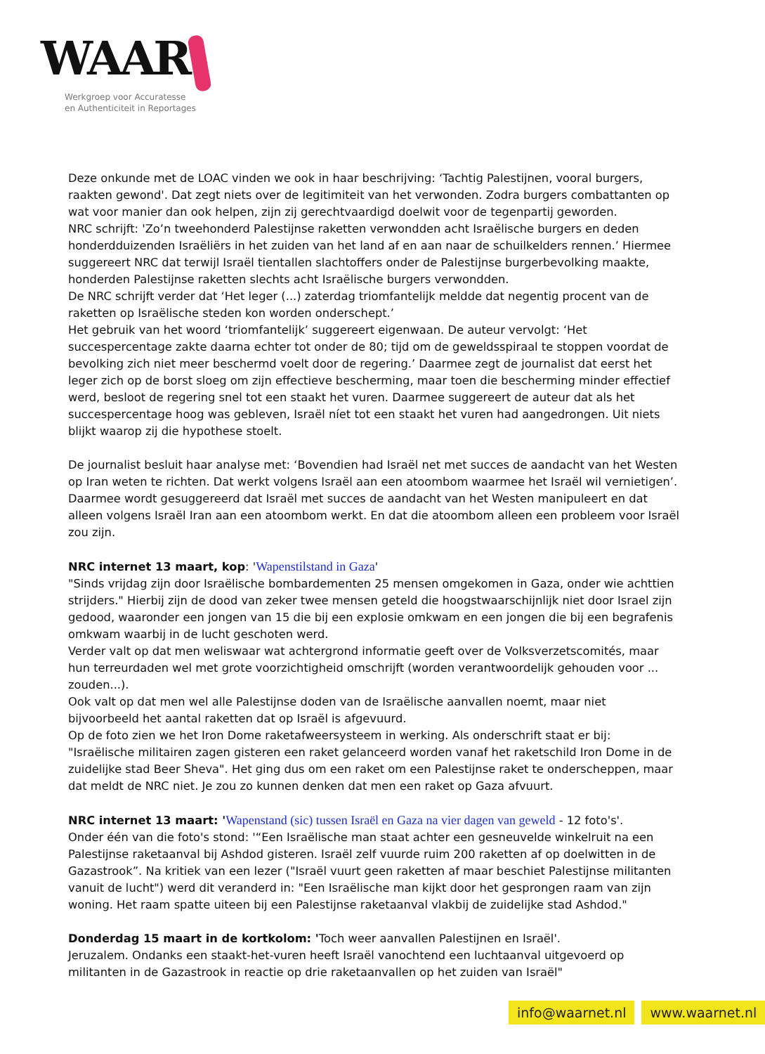WAAR
Werkgroep voor Accuratesse
en Authenticiteit in Reportages
Deze onkunde met de LOAC vinden we ook in haar beschrijving: ‘Tachtig Palestijnen, vooral burgers, raakten gewond'. Dat zegt niets over de legitimiteit van het verwonden. Zodra burgers combattanten op wat voor manier dan ook helpen, zijn zij gerechtvaardigd doelwit voor de tegenpartij geworden.
NRC schrijft: 'Zo’n tweehonderd Palestijnse raketten verwondden acht Israëlische burgers en deden honderdduizenden Israëliërs in het zuiden van het land af en aan naar de schuilkelders rennen.’ Hiermee suggereert NRC dat terwijl Israël tientallen slachtoffers onder de Palestijnse burgerbevolking maakte, honderden Palestijnse raketten slechts acht Israëlische burgers verwondden.
De NRC schrijft verder dat ‘Het leger (...) zaterdag triomfantelijk meldde dat negentig procent van de raketten op Israëlische steden kon worden onderschept.’
Het gebruik van het woord ‘triomfantelijk’ suggereert eigenwaan. De auteur vervolgt: ‘Het succespercentage zakte daarna echter tot onder de 80; tijd om de geweldsspiraal te stoppen voordat de bevolking zich niet meer beschermd voelt door de regering.’ Daarmee zegt de journalist dat eerst het leger zich op de borst sloeg om zijn effectieve bescherming, maar toen die bescherming minder effectief werd, besloot de regering snel tot een staakt het vuren. Daarmee suggereert de auteur dat als het succespercentage hoog was gebleven, Israël níet tot een staakt het vuren had aangedrongen. Uit niets blijkt waarop zij die hypothese stoelt.
De journalist besluit haar analyse met: ‘Bovendien had Israël net met succes de aandacht van het Westen op Iran weten te richten. Dat werkt volgens Israël aan een atoombom waarmee het Israël wil vernietigen’. Daarmee wordt gesuggereerd dat Israël met succes de aandacht van het Westen manipuleert en dat alleen volgens Israël Iran aan een atoombom werkt. En dat die atoombom alleen een probleem voor Israël zou zijn.
NRC internet 13 maart, kop: 'Wapenstilstand in Gaza'
"Sinds vrijdag zijn door Israëlische bombardementen 25 mensen omgekomen in Gaza, onder wie achttien strijders." Hierbij zijn de dood van zeker twee mensen geteld die hoogstwaarschijnlijk niet door Israel zijn gedood, waaronder een jongen van 15 die bij een explosie omkwam en een jongen die bij een begrafenis omkwam waarbij in de lucht geschoten werd.
Verder valt op dat men weliswaar wat achtergrond informatie geeft over de Volksverzetscomités, maar hun terreurdaden wel met grote voorzichtigheid omschrijft (worden verantwoordelijk gehouden voor ... zouden...).
Ook valt op dat men wel alle Palestijnse doden van de Israëlische aanvallen noemt, maar niet bijvoorbeeld het aantal raketten dat op Israël is afgevuurd.
Op de foto zien we het Iron Dome raketafweersysteem in werking. Als onderschrift staat er bij: "Israëlische militairen zagen gisteren een raket gelanceerd worden vanaf het raketschild Iron Dome in de zuidelijke stad Beer Sheva". Het ging dus om een raket om een Palestijnse raket te onderscheppen, maar dat meldt de NRC niet. Je zou zo kunnen denken dat men een raket op Gaza afvuurt.
NRC internet 13 maart: 'Wapenstand (sic) tussen Israël en Gaza na vier dagen van geweld - 12 foto's'.
Onder één van die foto's stond: '“Een Israëlische man staat achter een gesneuvelde winkelruit na een Palestijnse raketaanval bij Ashdod gisteren. Israël zelf vuurde ruim 200 raketten af op doelwitten in de Gazastrook”. Na kritiek van een lezer ("Israël vuurt geen raketten af maar beschiet Palestijnse militanten vanuit de lucht") werd dit veranderd in: "Een Israëlische man kijkt door het gesprongen raam van zijn woning. Het raam spatte uiteen bij een Palestijnse raketaanval vlakbij de zuidelijke stad Ashdod."
Donderdag 15 maart in de kortkolom: 'Toch weer aanvallen Palestijnen en Israël'.
Jeruzalem. Ondanks een staakt-het-vuren heeft Israël vanochtend een luchtaanval uitgevoerd op militanten in de Gazastrook in reactie op drie raketaanvallen op het zuiden van Israël"
info@waarnet.nl www.waarnet.nl